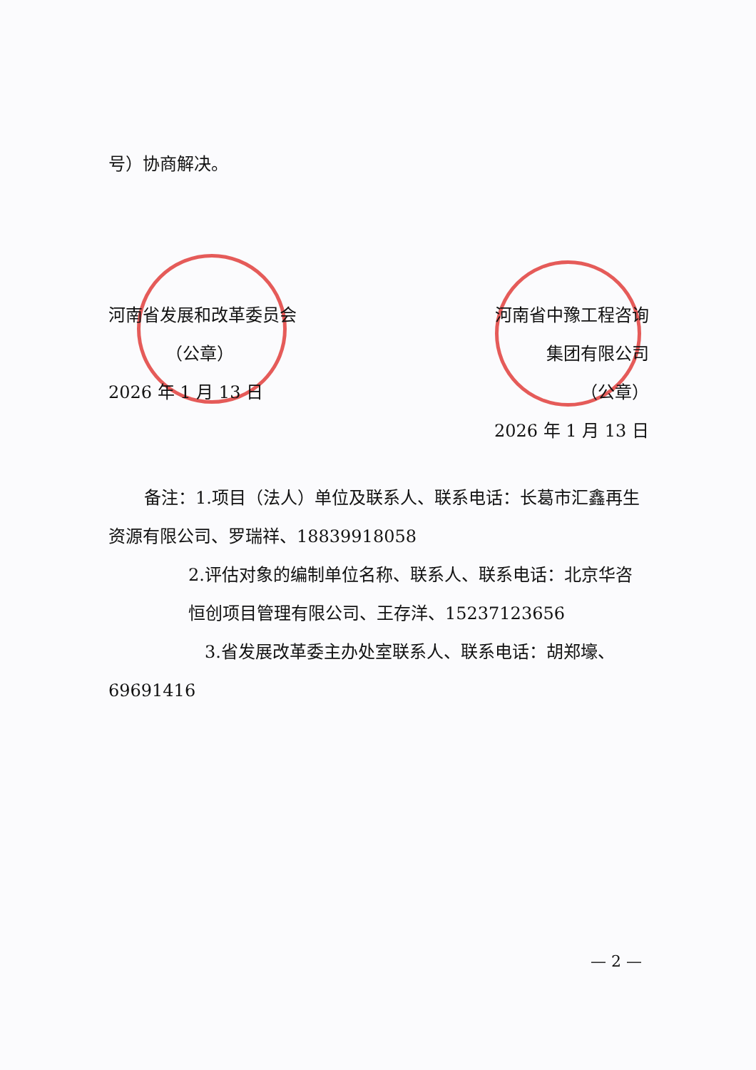号）协商解决。
河南省发展和改革委员会
（公章）
2026 年 1 月 13 日
河南省中豫工程咨询
集团有限公司
（公章）
2026 年 1 月 13 日
备注：1.项目（法人）单位及联系人、联系电话：长葛市汇鑫再生资源有限公司、罗瑞祥、18839918058
2.评估对象的编制单位名称、联系人、联系电话：北京华咨恒创项目管理有限公司、王存洋、15237123656
3.省发展改革委主办处室联系人、联系电话：胡郑壕、69691416
— 2 —